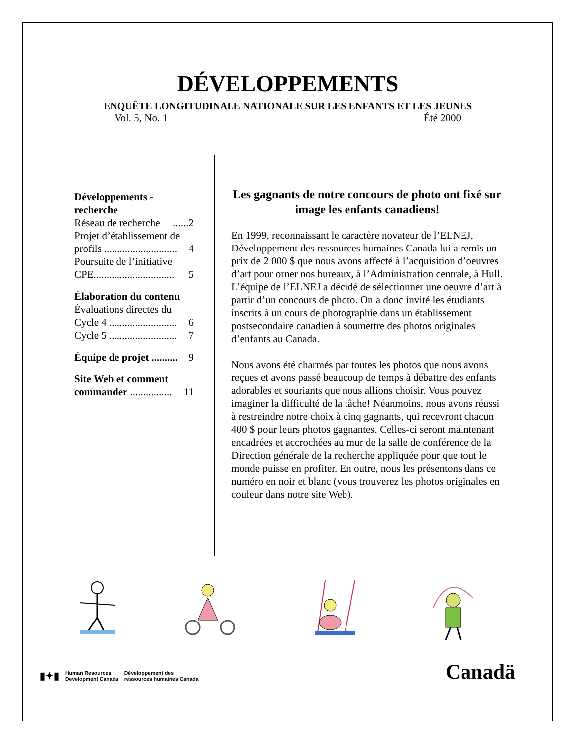DÉVELOPPEMENTS
ENQUÊTE LONGITUDINALE NATIONALE SUR LES ENFANTS ET LES JEUNES
Vol. 5, No. 1 Été 2000
Développements - recherche
Réseau de recherche......2
Projet d’établissement de
profils ............................ 4
Poursuite de l’initiative
CPE............................... 5
Élaboration du contenu
Évaluations directes du
Cycle 4 .......................... 6
Cycle 5 .......................... 7
Équipe de projet .......... 9
Site Web et comment
commander ................ 11
Les gagnants de notre concours de photo ont fixé sur image les enfants canadiens!
En 1999, reconnaissant le caractère novateur de l’ELNEJ, Développement des ressources humaines Canada lui a remis un prix de 2 000 $ que nous avons affecté à l’acquisition d’oeuvres d’art pour orner nos bureaux, à l’Administration centrale, à Hull. L’équipe de l’ELNEJ a décidé de sélectionner une oeuvre d’art à partir d’un concours de photo. On a donc invité les étudiants inscrits à un cours de photographie dans un établissement postsecondaire canadien à soumettre des photos originales d’enfants au Canada.
Nous avons été charmés par toutes les photos que nous avons reçues et avons passé beaucoup de temps à débattre des enfants adorables et souriants que nous allions choisir. Vous pouvez imaginer la difficulté de la tâche! Néanmoins, nous avons réussi à restreindre notre choix à cinq gagnants, qui recevront chacun 400 $ pour leurs photos gagnantes. Celles-ci seront maintenant encadrées et accrochées au mur de la salle de conférence de la Direction générale de la recherche appliquée pour que tout le monde puisse en profiter. En outre, nous les présentons dans ce numéro en noir et blanc (vous trouverez les photos originales en couleur dans notre site Web).
▮✦▮ Human Resources
Development Canada Développement des
ressources humaines Canada
Canadä